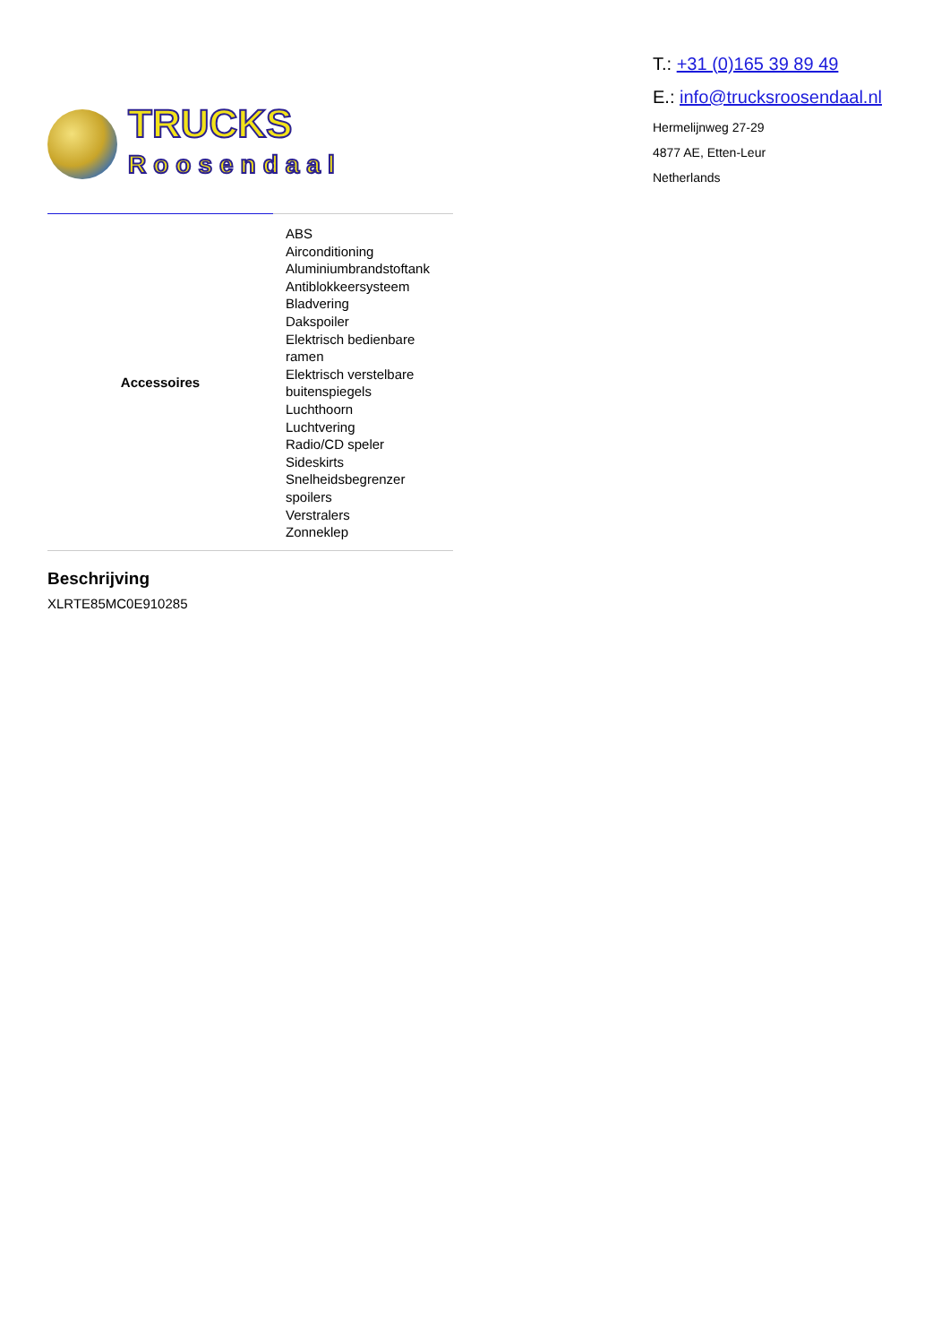TRUCKS
Roosendaal
T.: +31 (0)165 39 89 49
E.: info@trucksroosendaal.nl
Hermelijnweg 27-29
4877 AE, Etten-Leur
Netherlands
| Accessoires | ABS Airconditioning Aluminiumbrandstoftank Antiblokkeersysteem Bladvering Dakspoiler Elektrisch bedienbare ramen Elektrisch verstelbare buitenspiegels Luchthoorn Luchtvering Radio/CD speler Sideskirts Snelheidsbegrenzer spoilers Verstralers Zonneklep |
Beschrijving
XLRTE85MC0E910285